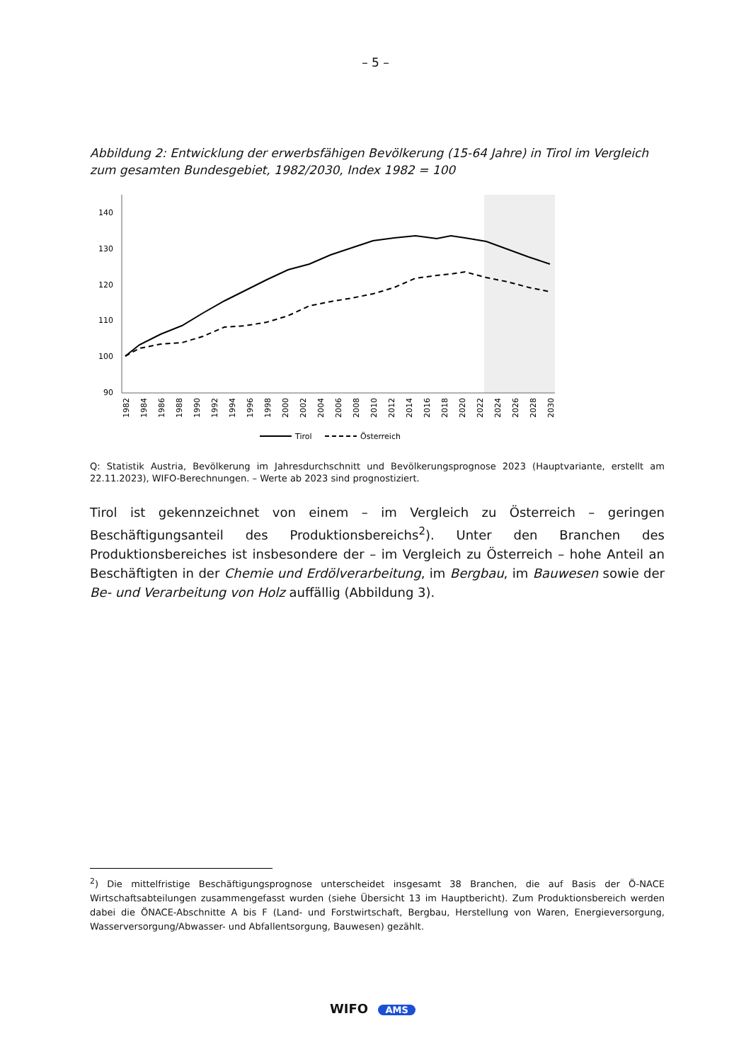– 5 –
Abbildung 2: Entwicklung der erwerbsfähigen Bevölkerung (15-64 Jahre) in Tirol im Vergleich zum gesamten Bundesgebiet, 1982/2030, Index 1982 = 100
140
130
120
110
100
90
1982
1984
1986
1988
1990
1992
1994
1996
1998
2000
2002
2004
2006
2008
2010
2012
2014
2016
2018
2020
2022
2024
2026
2028
2030
Tirol
Österreich
Q: Statistik Austria, Bevölkerung im Jahresdurchschnitt und Bevölkerungsprognose 2023 (Hauptvariante, erstellt am 22.11.2023), WIFO-Berechnungen. – Werte ab 2023 sind prognostiziert.
Tirol ist gekennzeichnet von einem – im Vergleich zu Österreich – geringen Beschäftigungsanteil des Produktionsbereichs<sup>2</sup>). Unter den Branchen des Produktionsbereiches ist insbesondere der – im Vergleich zu Österreich – hohe Anteil an Beschäftigten in der Chemie und Erdölverarbeitung, im Bergbau, im Bauwesen sowie der Be- und Verarbeitung von Holz auffällig (Abbildung 3).
<sup>2</sup>) Die mittelfristige Beschäftigungsprognose unterscheidet insgesamt 38 Branchen, die auf Basis der Ö-NACE Wirtschaftsabteilungen zusammengefasst wurden (siehe Übersicht 13 im Hauptbericht). Zum Produktionsbereich werden dabei die ÖNACE-Abschnitte A bis F (Land- und Forstwirtschaft, Bergbau, Herstellung von Waren, Energieversorgung, Wasserversorgung/Abwasser- und Abfallentsorgung, Bauwesen) gezählt.
WIFO AMS